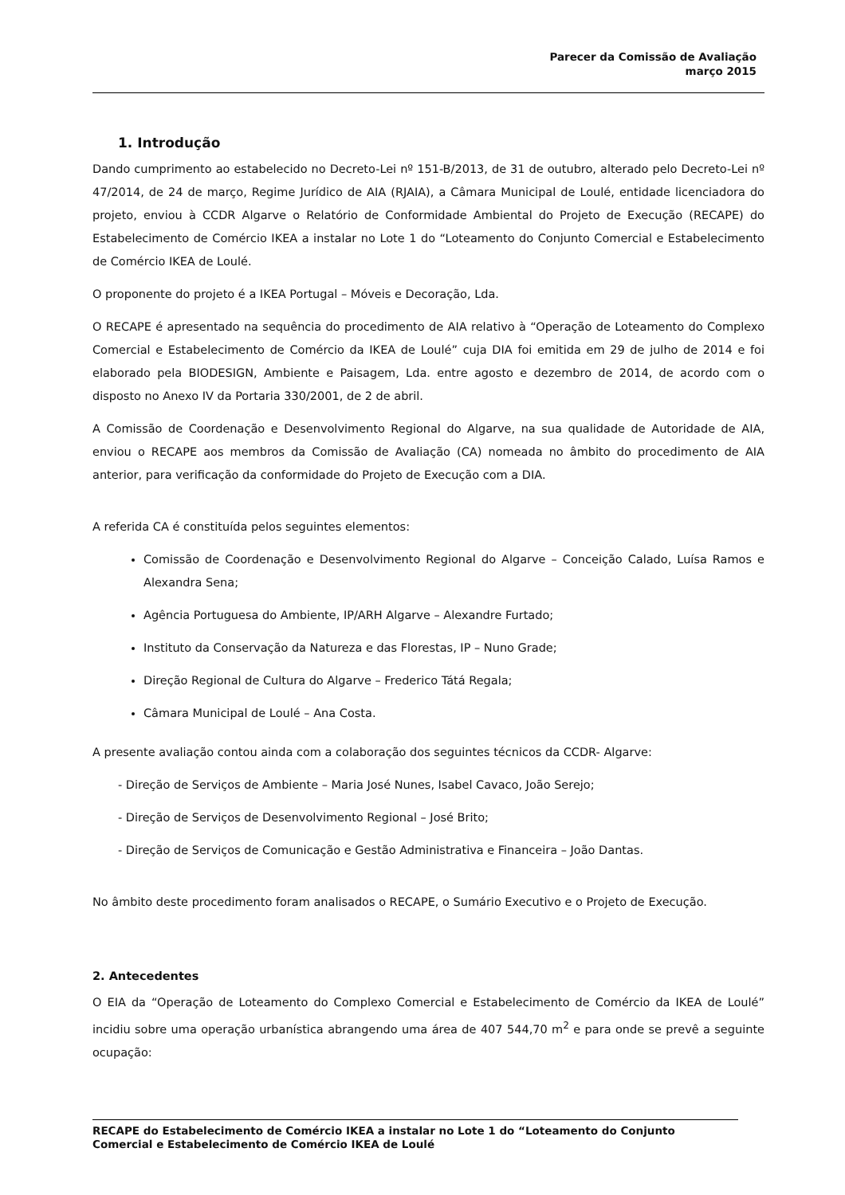Parecer da Comissão de Avaliação
março 2015
1. Introdução
Dando cumprimento ao estabelecido no Decreto-Lei nº 151-B/2013, de 31 de outubro, alterado pelo Decreto-Lei nº 47/2014, de 24 de março, Regime Jurídico de AIA (RJAIA), a Câmara Municipal de Loulé, entidade licenciadora do projeto, enviou à CCDR Algarve o Relatório de Conformidade Ambiental do Projeto de Execução (RECAPE) do Estabelecimento de Comércio IKEA a instalar no Lote 1 do “Loteamento do Conjunto Comercial e Estabelecimento de Comércio IKEA de Loulé.
O proponente do projeto é a IKEA Portugal – Móveis e Decoração, Lda.
O RECAPE é apresentado na sequência do procedimento de AIA relativo à “Operação de Loteamento do Complexo Comercial e Estabelecimento de Comércio da IKEA de Loulé” cuja DIA foi emitida em 29 de julho de 2014 e foi elaborado pela BIODESIGN, Ambiente e Paisagem, Lda. entre agosto e dezembro de 2014, de acordo com o disposto no Anexo IV da Portaria 330/2001, de 2 de abril.
A Comissão de Coordenação e Desenvolvimento Regional do Algarve, na sua qualidade de Autoridade de AIA, enviou o RECAPE aos membros da Comissão de Avaliação (CA) nomeada no âmbito do procedimento de AIA anterior, para verificação da conformidade do Projeto de Execução com a DIA.
A referida CA é constituída pelos seguintes elementos:
Comissão de Coordenação e Desenvolvimento Regional do Algarve – Conceição Calado, Luísa Ramos e Alexandra Sena;
Agência Portuguesa do Ambiente, IP/ARH Algarve – Alexandre Furtado;
Instituto da Conservação da Natureza e das Florestas, IP – Nuno Grade;
Direção Regional de Cultura do Algarve – Frederico Tátá Regala;
Câmara Municipal de Loulé – Ana Costa.
A presente avaliação contou ainda com a colaboração dos seguintes técnicos da CCDR- Algarve:
- Direção de Serviços de Ambiente – Maria José Nunes, Isabel Cavaco, João Serejo;
- Direção de Serviços de Desenvolvimento Regional – José Brito;
- Direção de Serviços de Comunicação e Gestão Administrativa e Financeira – João Dantas.
No âmbito deste procedimento foram analisados o RECAPE, o Sumário Executivo e o Projeto de Execução.
2. Antecedentes
O EIA da “Operação de Loteamento do Complexo Comercial e Estabelecimento de Comércio da IKEA de Loulé” incidiu sobre uma operação urbanística abrangendo uma área de 407 544,70 m<sup>2</sup> e para onde se prevê a seguinte ocupação:
RECAPE do Estabelecimento de Comércio IKEA a instalar no Lote 1 do “Loteamento do Conjunto Comercial e Estabelecimento de Comércio IKEA de Loulé